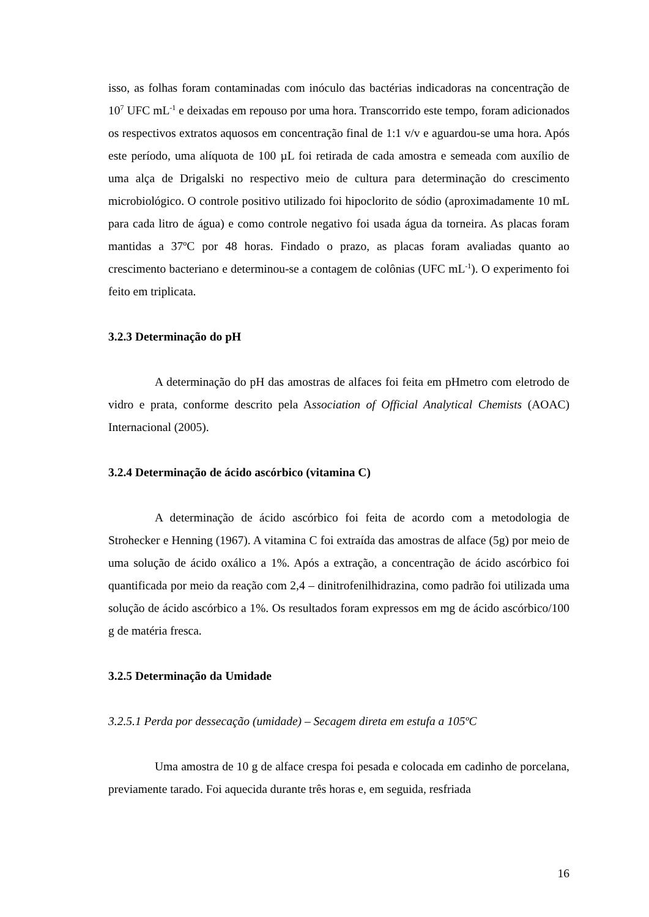isso, as folhas foram contaminadas com inóculo das bactérias indicadoras na concentração de 10<sup>7</sup> UFC mL<sup>-1</sup> e deixadas em repouso por uma hora. Transcorrido este tempo, foram adicionados os respectivos extratos aquosos em concentração final de 1:1 v/v e aguardou-se uma hora. Após este período, uma alíquota de 100 µL foi retirada de cada amostra e semeada com auxílio de uma alça de Drigalski no respectivo meio de cultura para determinação do crescimento microbiológico. O controle positivo utilizado foi hipoclorito de sódio (aproximadamente 10 mL para cada litro de água) e como controle negativo foi usada água da torneira. As placas foram mantidas a 37ºC por 48 horas. Findado o prazo, as placas foram avaliadas quanto ao crescimento bacteriano e determinou-se a contagem de colônias (UFC mL<sup>-1</sup>). O experimento foi feito em triplicata.
3.2.3 Determinação do pH
A determinação do pH das amostras de alfaces foi feita em pHmetro com eletrodo de vidro e prata, conforme descrito pela Association of Official Analytical Chemists (AOAC) Internacional (2005).
3.2.4 Determinação de ácido ascórbico (vitamina C)
A determinação de ácido ascórbico foi feita de acordo com a metodologia de Strohecker e Henning (1967). A vitamina C foi extraída das amostras de alface (5g) por meio de uma solução de ácido oxálico a 1%. Após a extração, a concentração de ácido ascórbico foi quantificada por meio da reação com 2,4 – dinitrofenilhidrazina, como padrão foi utilizada uma solução de ácido ascórbico a 1%. Os resultados foram expressos em mg de ácido ascórbico/100 g de matéria fresca.
3.2.5 Determinação da Umidade
3.2.5.1 Perda por dessecação (umidade) – Secagem direta em estufa a 105ºC
Uma amostra de 10 g de alface crespa foi pesada e colocada em cadinho de porcelana, previamente tarado. Foi aquecida durante três horas e, em seguida, resfriada
16